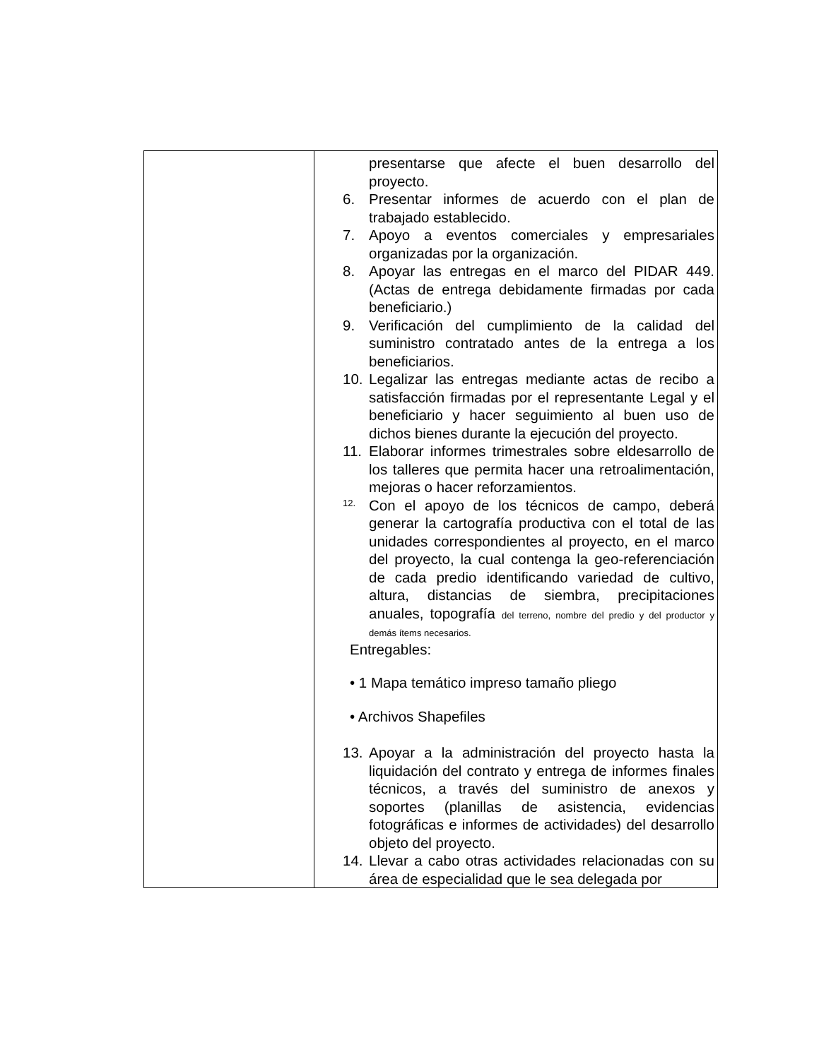| | presentarse que afecte el buen desarrollo del proyecto. 6. Presentar informes de acuerdo con el plan de trabajado establecido. 7. Apoyo a eventos comerciales y empresariales organizadas por la organización. 8. Apoyar las entregas en el marco del PIDAR 449. (Actas de entrega debidamente firmadas por cada beneficiario.) 9. Verificación del cumplimiento de la calidad del suministro contratado antes de la entrega a los beneficiarios. 10. Legalizar las entregas mediante actas de recibo a satisfacción firmadas por el representante Legal y el beneficiario y hacer seguimiento al buen uso de dichos bienes durante la ejecución del proyecto. 11. Elaborar informes trimestrales sobre eldesarrollo de los talleres que permita hacer una retroalimentación, mejoras o hacer reforzamientos. 12. Con el apoyo de los técnicos de campo, deberá generar la cartografía productiva con el total de las unidades correspondientes al proyecto, en el marco del proyecto, la cual contenga la geo-referenciación de cada predio identificando variedad de cultivo, altura, distancias de siembra, precipitaciones anuales, topografía del terreno, nombre del predio y del productor y demás ítems necesarios. Entregables: • 1 Mapa temático impreso tamaño pliego • Archivos Shapefiles 13. Apoyar a la administración del proyecto hasta la liquidación del contrato y entrega de informes finales técnicos, a través del suministro de anexos y soportes (planillas de asistencia, evidencias fotográficas e informes de actividades) del desarrollo objeto del proyecto. 14. Llevar a cabo otras actividades relacionadas con su área de especialidad que le sea delegada por |